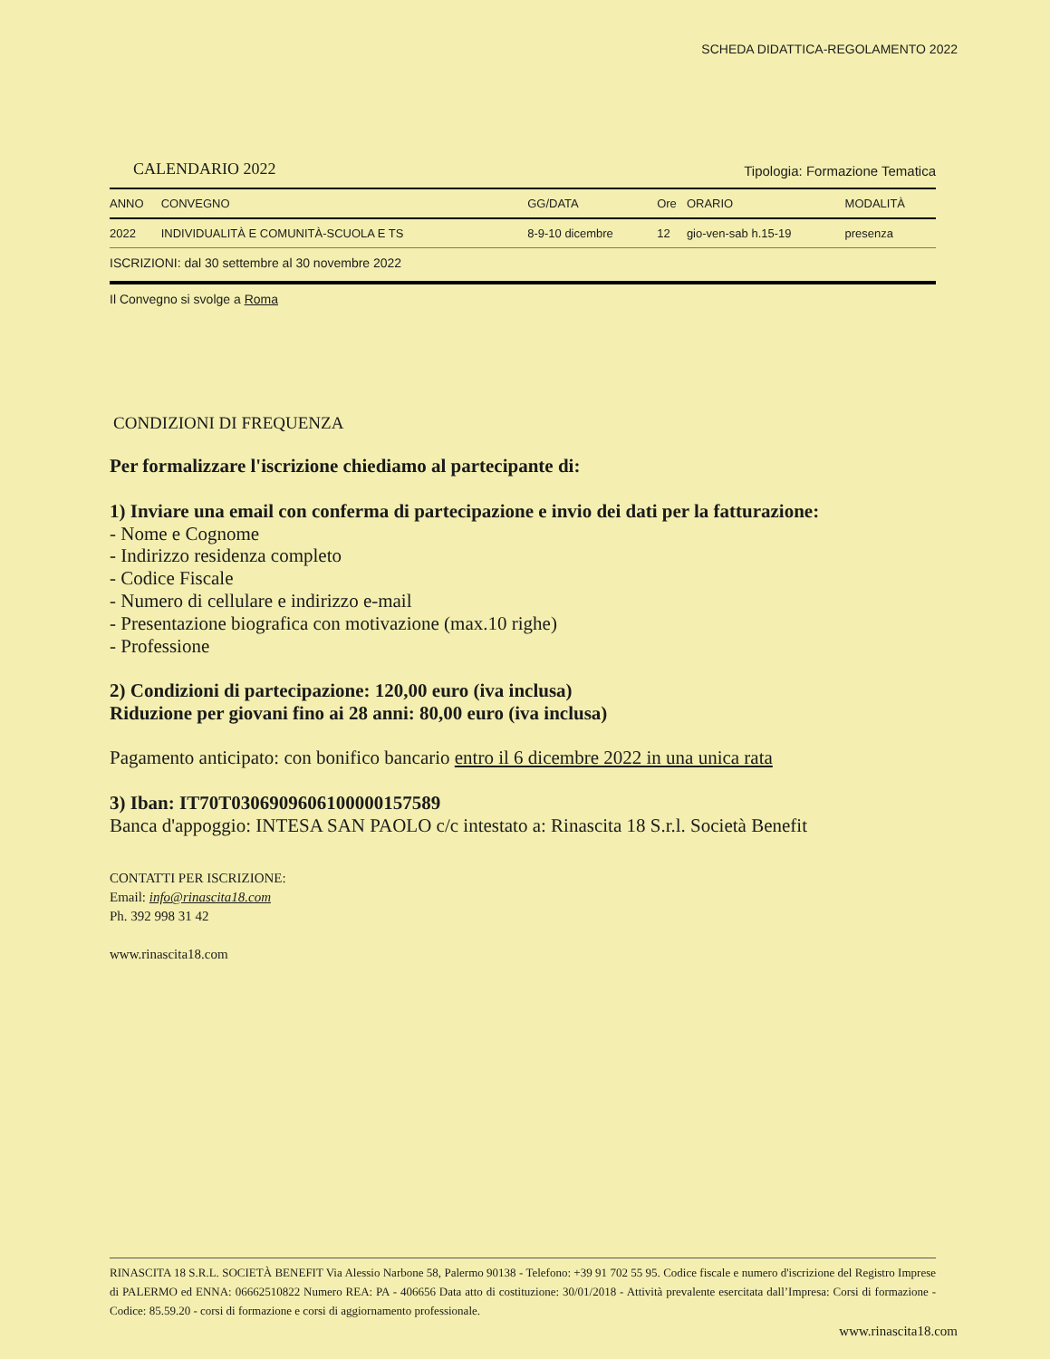SCHEDA DIDATTICA-REGOLAMENTO 2022
CALENDARIO 2022 Tipologia: Formazione Tematica
| ANNO | CONVEGNO | GG/DATA | Ore | ORARIO | MODALITÀ |
| --- | --- | --- | --- | --- | --- |
| 2022 | INDIVIDUALITÀ E COMUNITÀ-SCUOLA E TS | 8-9-10 dicembre | 12 | gio-ven-sab h.15-19 | presenza |
| ISCRIZIONI: dal 30 settembre al 30 novembre 2022 | | | | | |
Il Convegno si svolge a Roma
CONDIZIONI DI FREQUENZA
Per formalizzare l'iscrizione chiediamo al partecipante di:
1) Inviare una email con conferma di partecipazione e invio dei dati per la fatturazione:
- Nome e Cognome
- Indirizzo residenza completo
- Codice Fiscale
- Numero di cellulare e indirizzo e-mail
- Presentazione biografica con motivazione (max.10 righe)
- Professione
2) Condizioni di partecipazione: 120,00 euro (iva inclusa)
Riduzione per giovani fino ai 28 anni: 80,00 euro (iva inclusa)
Pagamento anticipato: con bonifico bancario entro il 6 dicembre 2022 in una unica rata
3) Iban: IT70T0306909606100000157589
Banca d'appoggio: INTESA SAN PAOLO c/c intestato a: Rinascita 18 S.r.l. Società Benefit
CONTATTI PER ISCRIZIONE:
Email: info@rinascita18.com
Ph. 392 998 31 42
www.rinascita18.com
RINASCITA 18 S.R.L. SOCIETÀ BENEFIT Via Alessio Narbone 58, Palermo 90138 - Telefono: +39 91 702 55 95. Codice fiscale e numero d'iscrizione del Registro Imprese di PALERMO ed ENNA: 06662510822 Numero REA: PA - 406656 Data atto di costituzione: 30/01/2018 - Attività prevalente esercitata dall’Impresa: Corsi di formazione - Codice: 85.59.20 - corsi di formazione e corsi di aggiornamento professionale.
www.rinascita18.com